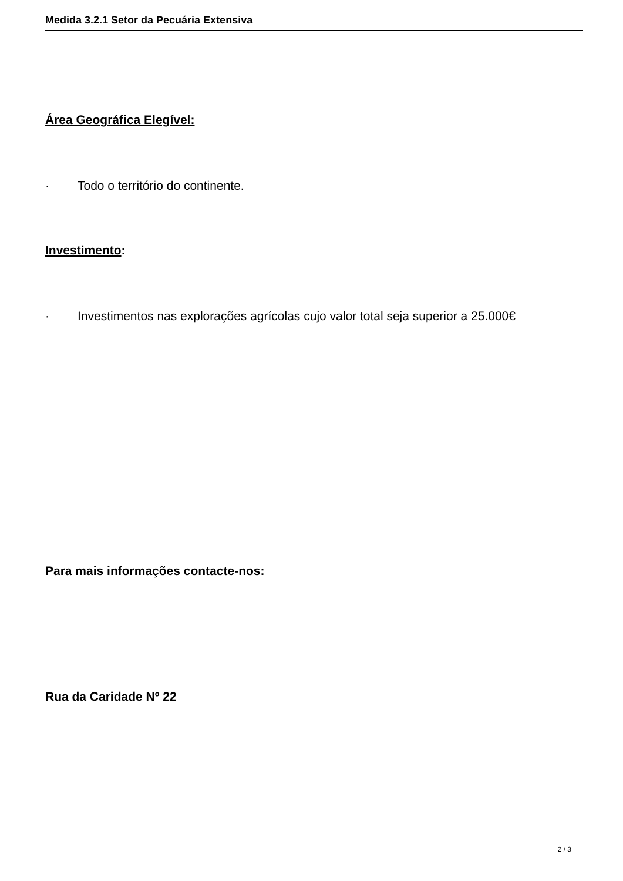Medida 3.2.1 Setor da Pecuária Extensiva
Área Geográfica Elegível:
· Todo o território do continente.
Investimento:
· Investimentos nas explorações agrícolas cujo valor total seja superior a 25.000€
Para mais informações contacte-nos:
Rua da Caridade Nº 22
2 / 3